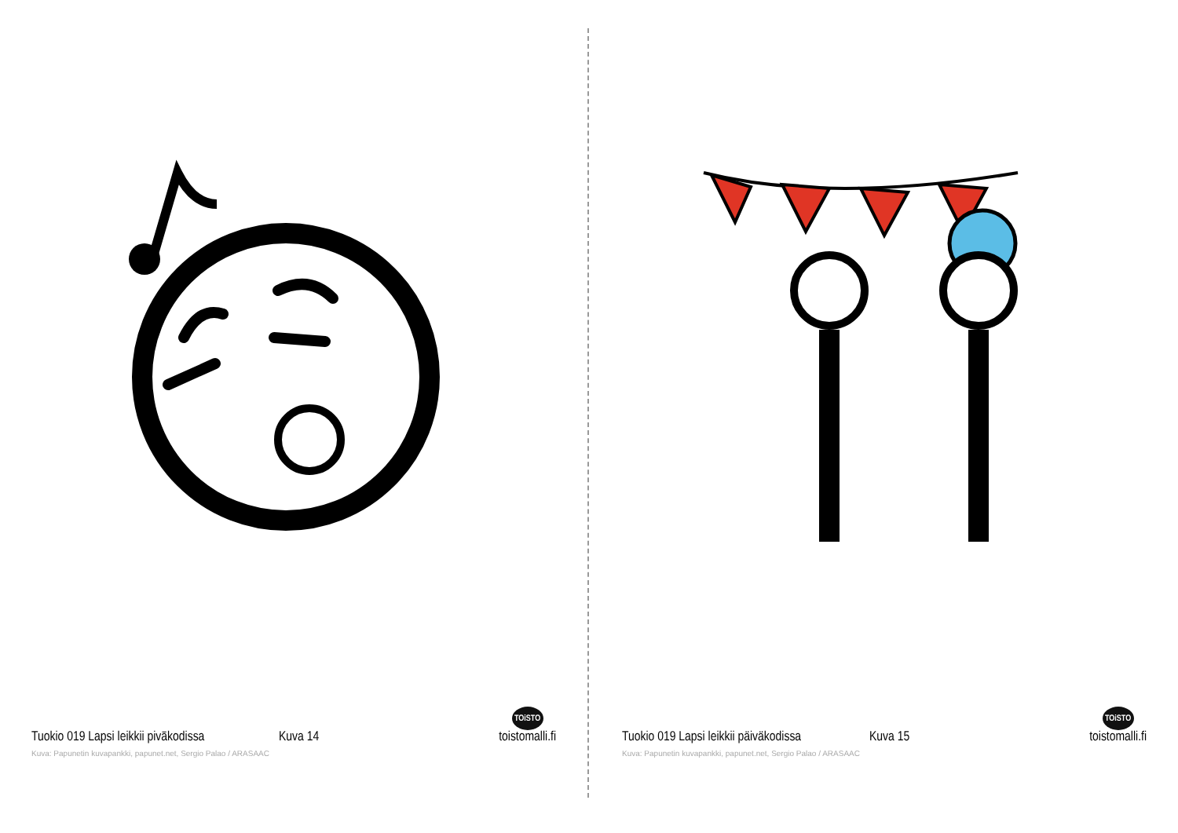Tuokio 019 Lapsi leikkii pivākodissa Kuva 14 TOiSTO
toistomalli.fi
Kuva: Papunetin kuvapankki, papunet.net, Sergio Palao / ARASAAC
Tuokio 019 Lapsi leikkii päiväkodissa Kuva 15 TOiSTO
toistomalli.fi
Kuva: Papunetin kuvapankki, papunet.net, Sergio Palao / ARASAAC